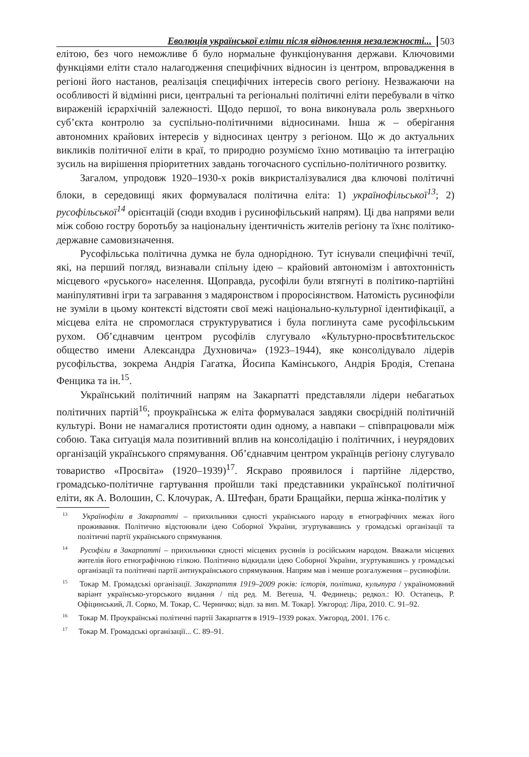Еволюція української еліти після відновлення незалежності... 503
елітою, без чого неможливе б було нормальне функціонування держави. Ключовими функціями еліти стало налагодження специфічних відносин із центром, впровадження в регіоні його настанов, реалізація специфічних інтересів свого регіону. Незважаючи на особливості й відмінні риси, центральні та регіональні політичні еліти перебували в чітко вираженій ієрархічній залежності. Щодо першої, то вона виконувала роль зверхнього суб’єкта контролю за суспільно-політичними відносинами. Інша ж – оберігання автономних крайових інтересів у відносинах центру з регіоном. Що ж до актуальних викликів політичної еліти в краї, то природно розуміємо їхню мотивацію та інтеграцію зусиль на вирішення пріоритетних завдань тогочасного суспільно-політичного розвитку.
Загалом, упродовж 1920–1930-х років викристалізувалися два ключові політичні блоки, в середовищі яких формувалася політична еліта: 1) українофільської<sup>13</sup>; 2) русофільської<sup>14</sup> орієнтацій (сюди входив і русинофільський напрям). Ці два напрями вели між собою гостру боротьбу за національну ідентичність жителів регіону та їхнє політико-державне самовизначення.
Русофільська політична думка не була однорідною. Тут існували специфічні течії, які, на перший погляд, визнавали спільну ідею – крайовий автономізм і автохтонність місцевого «руського» населення. Щоправда, русофіли були втягнуті в політико-партійні маніпулятивні ігри та загравання з мадяронством і проросіянством. Натомість русинофіли не зуміли в цьому контексті відстояти свої межі національно-культурної ідентифікації, а місцева еліта не спромоглася структуруватися і була поглинута саме русофільським рухом. Об’єднавчим центром русофілів слугувало «Культурно-просвѣтительскоє общество имени Александра Духновича» (1923–1944), яке консолідувало лідерів русофільства, зокрема Андрія Гагатка, Йосипа Камінського, Андрія Бродія, Степана Фенцика та ін.<sup>15</sup>.
Український політичний напрям на Закарпатті представляли лідери небагатьох політичних партій<sup>16</sup>; проукраїнська ж еліта формувалася завдяки своєрідній політичній культурі. Вони не намагалися протистояти один одному, а навпаки – співпрацювали між собою. Така ситуація мала позитивний вплив на консолідацію і політичних, і неурядових організацій українського спрямування. Об’єднавчим центром українців регіону слугувало товариство «Просвіта» (1920–1939)<sup>17</sup>. Яскраво проявилося і партійне лідерство, громадсько-політичне гартування пройшли такі представники української політичної еліти, як А. Волошин, С. Клочурак, А. Штефан, брати Бращайки, перша жінка-політик у
<sup>13</sup> Українофіли в Закарпатті – прихильники єдності українського народу в етнографічних межах його проживання. Політично відстоювали ідею Соборної України, згуртувавшись у громадські організації та політичні партії українського спрямування.
<sup>14</sup> Русофіли в Закарпатті – прихильники єдності місцевих русинів із російським народом. Вважали місцевих жителів його етнографічною гілкою. Політично відкидали ідею Соборної України, згуртувавшись у громадські організації та політичні партії антиукраїнського спрямування. Напрям мав і менше розгалуження – русинофіли.
<sup>15</sup> Токар М. Громадські організації. Закарпаття 1919–2009 років: історія, політика, культура / україномовний варіант українсько-угорського видання / під ред. М. Вегеша, Ч. Фединець; редкол.: Ю. Остапець, Р. Офіцинський, Л. Сорко, М. Токар, С. Черничко; відп. за вип. М. Токар]. Ужгород: Ліра, 2010. С. 91–92.
<sup>16</sup> Токар М. Проукраїнські політичні партії Закарпаття в 1919–1939 роках. Ужгород, 2001. 176 с.
<sup>17</sup> Токар М. Громадські організації... С. 89–91.